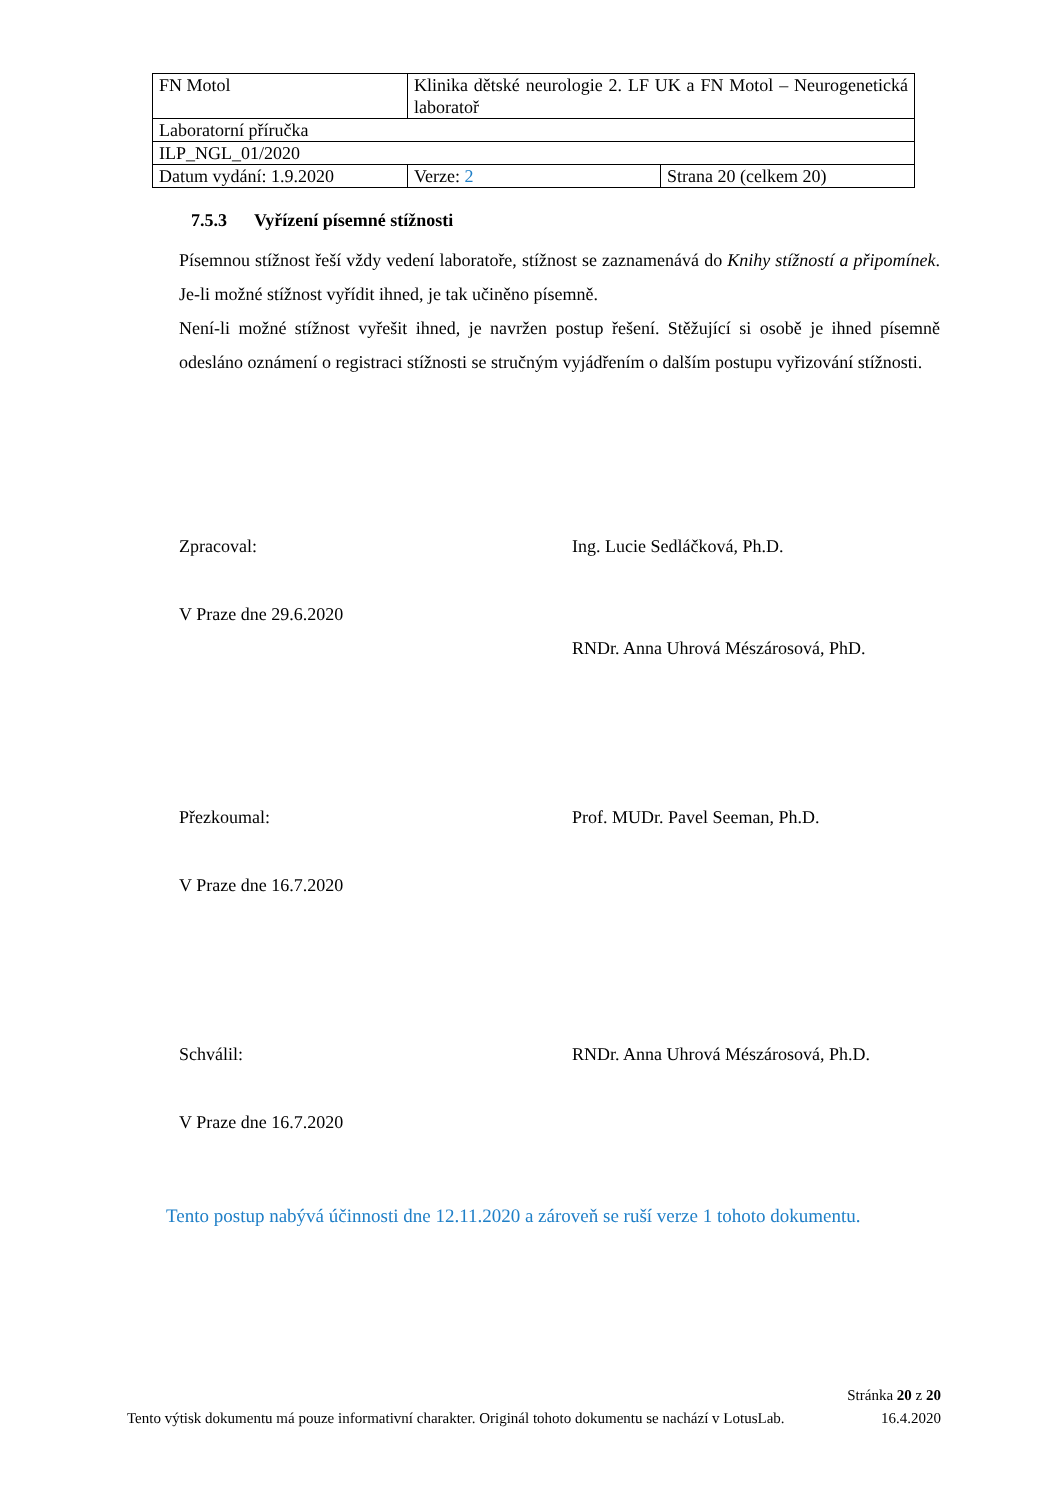| FN Motol | Klinika dětské neurologie 2. LF UK a FN Motol – Neurogenetická laboratoř | |
| Laboratorní příručka | | |
| ILP_NGL_01/2020 | | |
| Datum vydání: 1.9.2020 | Verze: 2 | Strana 20 (celkem 20) |
7.5.3 Vyřízení písemné stížnosti
Písemnou stížnost řeší vždy vedení laboratoře, stížnost se zaznamenává do Knihy stížností a připomínek. Je-li možné stížnost vyřídit ihned, je tak učiněno písemně.
Není-li možné stížnost vyřešit ihned, je navržen postup řešení. Stěžující si osobě je ihned písemně odesláno oznámení o registraci stížnosti se stručným vyjádřením o dalším postupu vyřizování stížnosti.
Zpracoval: Ing. Lucie Sedláčková, Ph.D.
V Praze dne 29.6.2020
RNDr. Anna Uhrová Mészárosová, PhD.
Přezkoumal: Prof. MUDr. Pavel Seeman, Ph.D.
V Praze dne 16.7.2020
Schválil: RNDr. Anna Uhrová Mészárosová, Ph.D.
V Praze dne 16.7.2020
Tento postup nabývá účinnosti dne 12.11.2020 a zároveň se ruší verze 1 tohoto dokumentu.
Stránka 20 z 20
Tento výtisk dokumentu má pouze informativní charakter. Originál tohoto dokumentu se nachází v LotusLab. 16.4.2020